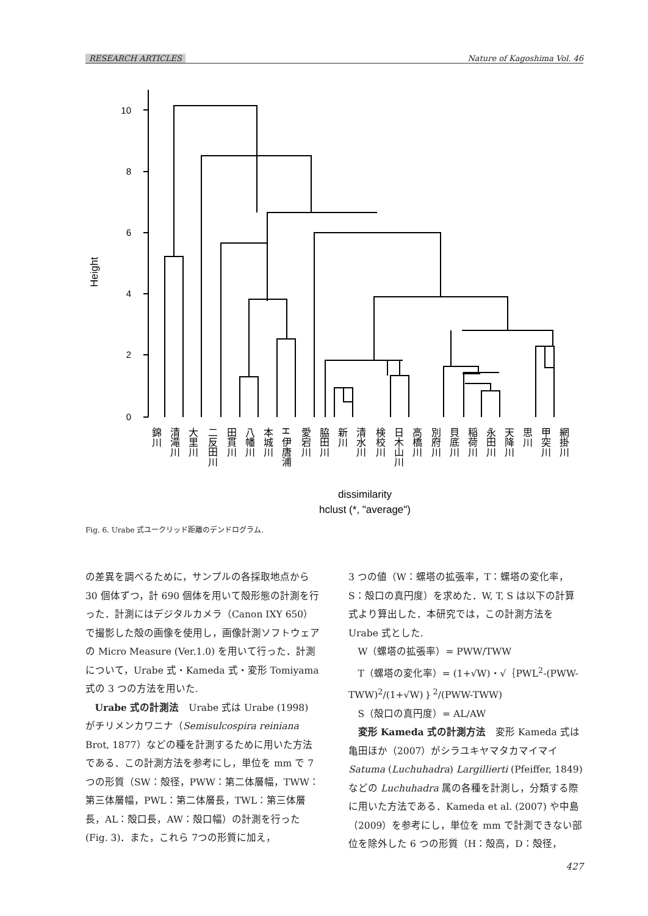RESEARCH ARTICLES Nature of Kagoshima Vol. 46
0
2
4
6
8
10
Height
錦川
清滝川
大里川
二反田川
田貫川
八幡川
本城川
H 伊唐浦
愛宕川
脇田川
新川
清水川
検校川
日木山川
高橋川
別府川
貝底川
稲荷川
永田川
天降川
思川
甲突川
網掛川
dissimilarity
hclust (*, "average")
Fig. 6. Urabe 式ユークリッド距離のデンドログラム.
の差異を調べるために，サンプルの各採取地点から 30 個体ずつ，計 690 個体を用いて殻形態の計測を行った．計測にはデジタルカメラ（Canon IXY 650）で撮影した殻の画像を使用し，画像計測ソフトウェアの Micro Measure (Ver.1.0) を用いて行った．計測について，Urabe 式・Kameda 式・変形 Tomiyama 式の 3 つの方法を用いた.
Urabe 式の計測法　Urabe 式は Urabe (1998) がチリメンカワニナ（Semisulcospira reiniana Brot, 1877）などの種を計測するために用いた方法である．この計測方法を参考にし，単位を mm で 7 つの形質（SW：殻径，PWW：第二体層幅，TWW：第三体層幅，PWL：第二体層長，TWL：第三体層長，AL：殻口長，AW：殻口幅）の計測を行った(Fig. 3)．また，これら 7つの形質に加え，
3 つの値（W：螺塔の拡張率，T：螺塔の変化率，S：殻口の真円度）を求めた．W, T, S は以下の計算式より算出した．本研究では，この計測方法を Urabe 式とした.
W（螺塔の拡張率）= PWW/TWW
T（螺塔の変化率）= (1+√W)・√｛PWL<sup>2</sup>-(PWW-TWW)<sup>2</sup>/(1+√W)｝<sup>2</sup>/(PWW-TWW)
S（殻口の真円度）= AL/AW
変形 Kameda 式の計測方法　変形 Kameda 式は亀田ほか（2007）がシラユキヤマタカマイマイ Satuma (Luchuhadra) Largillierti (Pfeiffer, 1849) などの Luchuhadra 属の各種を計測し，分類する際に用いた方法である．Kameda et al. (2007) や中島（2009）を参考にし，単位を mm で計測できない部位を除外した 6 つの形質（H：殻高，D：殻径，
427